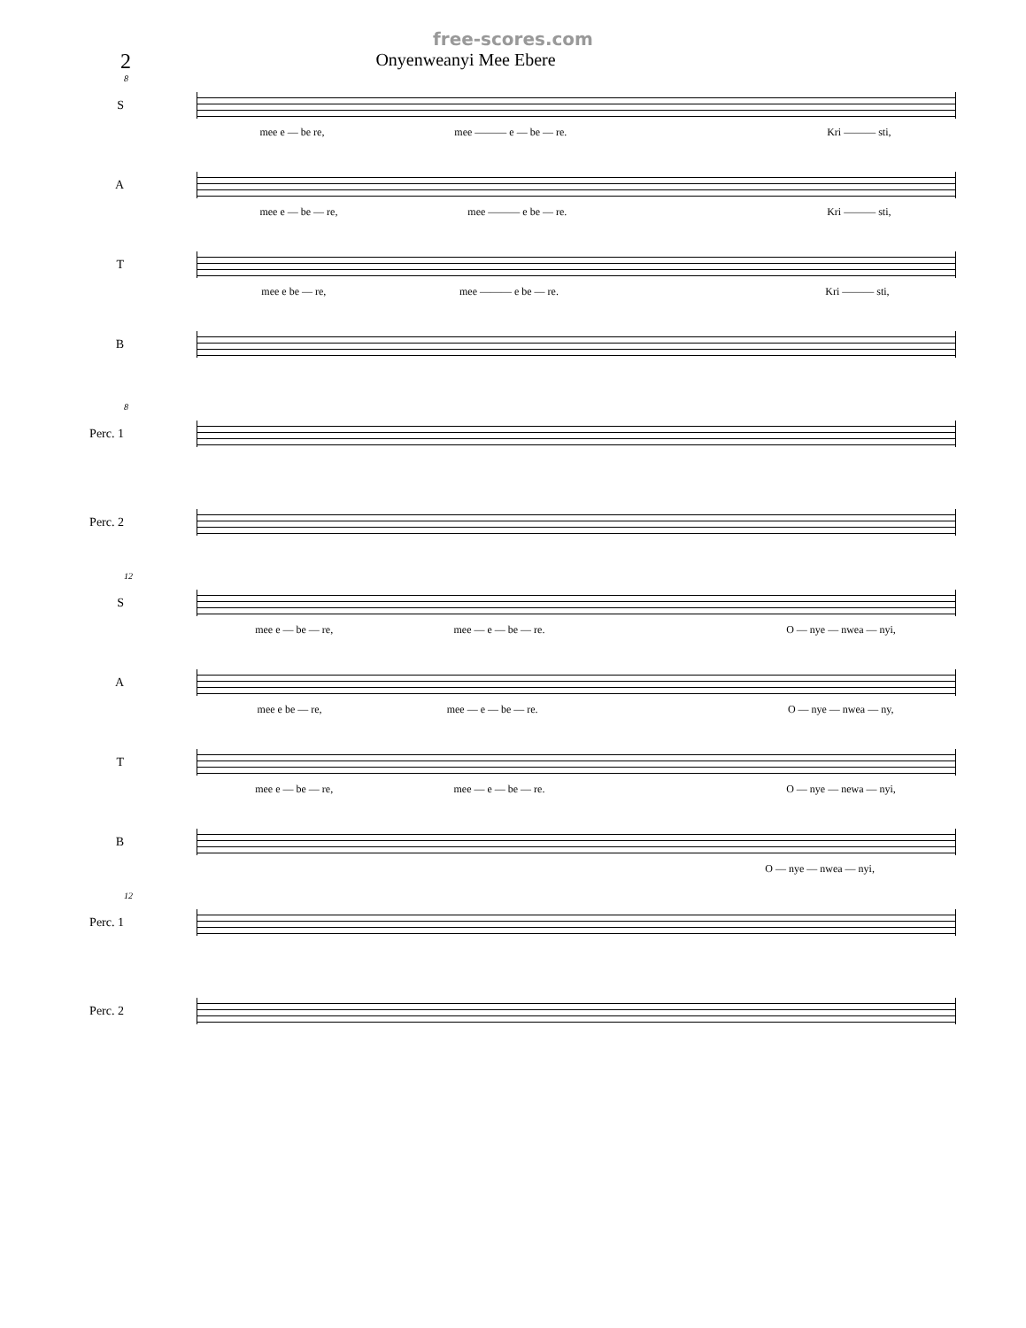free-scores.com
2
Onyenweanyi Mee Ebere
8
S
mee e — be re, mee ——— e — be — re. Kri ——— sti,
A
mee e — be — re, mee ——— e be — re. Kri ——— sti,
T
mee e be — re, mee ——— e be — re. Kri ——— sti,
B
8
Perc. 1
Perc. 2
12
S
mee e — be — re, mee — e — be — re. O — nye — nwea — nyi,
A
mee e be — re, mee — e — be — re. O — nye — nwea — ny,
T
mee e — be — re, mee — e — be — re. O — nye — newa — nyi,
B
O — nye — nwea — nyi,
12
Perc. 1
Perc. 2